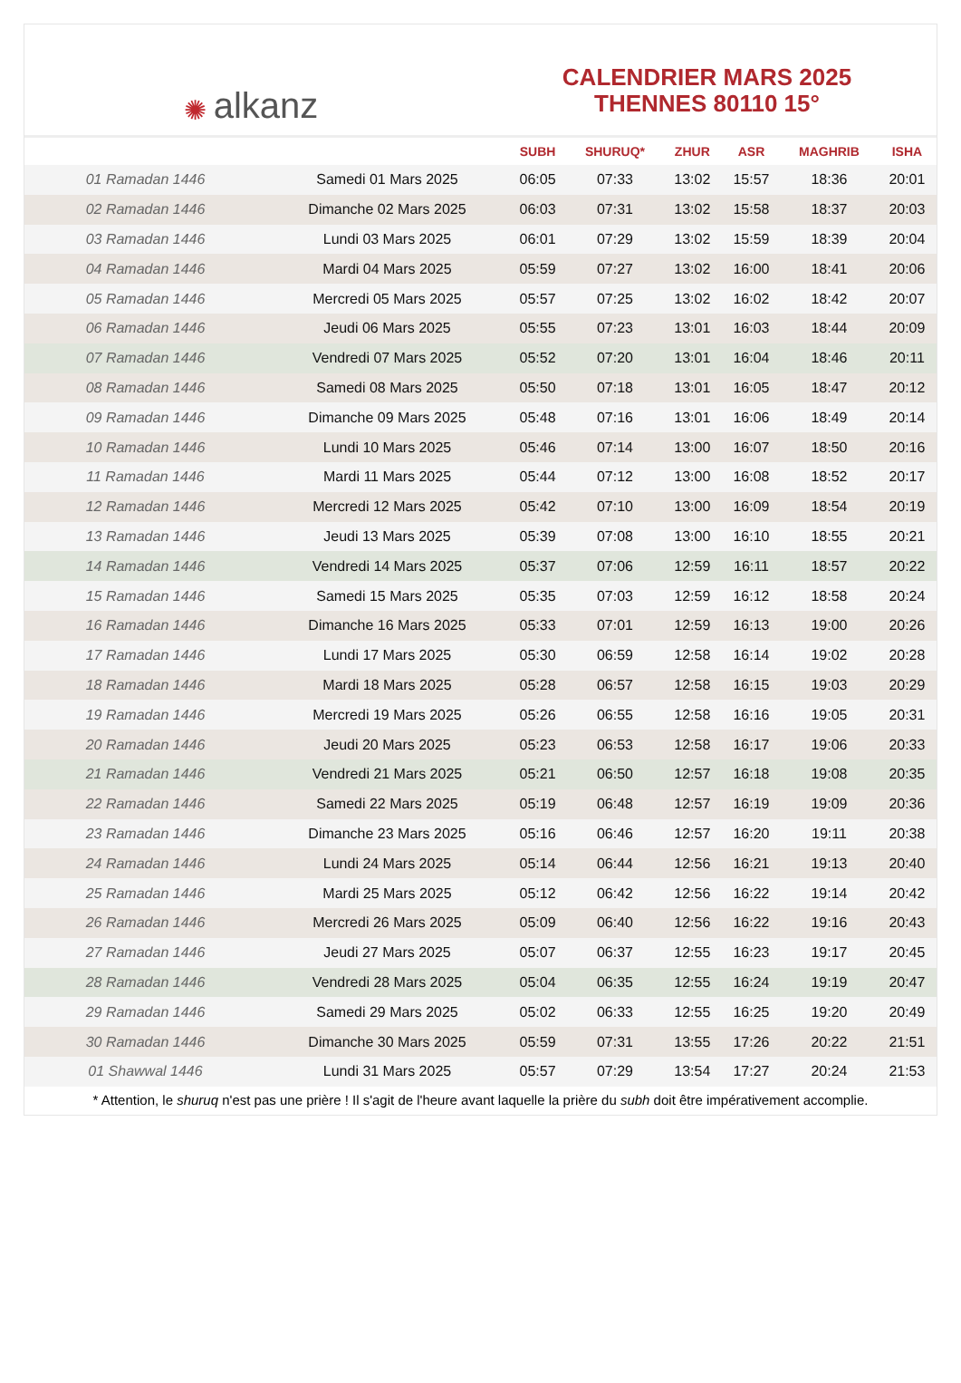✺ alkanz
CALENDRIER MARS 2025
THENNES 80110 15°
| | | SUBH | SHURUQ* | ZHUR | ASR | MAGHRIB | ISHA |
| --- | --- | --- | --- | --- | --- | --- | --- |
| 01 Ramadan 1446 | Samedi 01 Mars 2025 | 06:05 | 07:33 | 13:02 | 15:57 | 18:36 | 20:01 |
| 02 Ramadan 1446 | Dimanche 02 Mars 2025 | 06:03 | 07:31 | 13:02 | 15:58 | 18:37 | 20:03 |
| 03 Ramadan 1446 | Lundi 03 Mars 2025 | 06:01 | 07:29 | 13:02 | 15:59 | 18:39 | 20:04 |
| 04 Ramadan 1446 | Mardi 04 Mars 2025 | 05:59 | 07:27 | 13:02 | 16:00 | 18:41 | 20:06 |
| 05 Ramadan 1446 | Mercredi 05 Mars 2025 | 05:57 | 07:25 | 13:02 | 16:02 | 18:42 | 20:07 |
| 06 Ramadan 1446 | Jeudi 06 Mars 2025 | 05:55 | 07:23 | 13:01 | 16:03 | 18:44 | 20:09 |
| 07 Ramadan 1446 | Vendredi 07 Mars 2025 | 05:52 | 07:20 | 13:01 | 16:04 | 18:46 | 20:11 |
| 08 Ramadan 1446 | Samedi 08 Mars 2025 | 05:50 | 07:18 | 13:01 | 16:05 | 18:47 | 20:12 |
| 09 Ramadan 1446 | Dimanche 09 Mars 2025 | 05:48 | 07:16 | 13:01 | 16:06 | 18:49 | 20:14 |
| 10 Ramadan 1446 | Lundi 10 Mars 2025 | 05:46 | 07:14 | 13:00 | 16:07 | 18:50 | 20:16 |
| 11 Ramadan 1446 | Mardi 11 Mars 2025 | 05:44 | 07:12 | 13:00 | 16:08 | 18:52 | 20:17 |
| 12 Ramadan 1446 | Mercredi 12 Mars 2025 | 05:42 | 07:10 | 13:00 | 16:09 | 18:54 | 20:19 |
| 13 Ramadan 1446 | Jeudi 13 Mars 2025 | 05:39 | 07:08 | 13:00 | 16:10 | 18:55 | 20:21 |
| 14 Ramadan 1446 | Vendredi 14 Mars 2025 | 05:37 | 07:06 | 12:59 | 16:11 | 18:57 | 20:22 |
| 15 Ramadan 1446 | Samedi 15 Mars 2025 | 05:35 | 07:03 | 12:59 | 16:12 | 18:58 | 20:24 |
| 16 Ramadan 1446 | Dimanche 16 Mars 2025 | 05:33 | 07:01 | 12:59 | 16:13 | 19:00 | 20:26 |
| 17 Ramadan 1446 | Lundi 17 Mars 2025 | 05:30 | 06:59 | 12:58 | 16:14 | 19:02 | 20:28 |
| 18 Ramadan 1446 | Mardi 18 Mars 2025 | 05:28 | 06:57 | 12:58 | 16:15 | 19:03 | 20:29 |
| 19 Ramadan 1446 | Mercredi 19 Mars 2025 | 05:26 | 06:55 | 12:58 | 16:16 | 19:05 | 20:31 |
| 20 Ramadan 1446 | Jeudi 20 Mars 2025 | 05:23 | 06:53 | 12:58 | 16:17 | 19:06 | 20:33 |
| 21 Ramadan 1446 | Vendredi 21 Mars 2025 | 05:21 | 06:50 | 12:57 | 16:18 | 19:08 | 20:35 |
| 22 Ramadan 1446 | Samedi 22 Mars 2025 | 05:19 | 06:48 | 12:57 | 16:19 | 19:09 | 20:36 |
| 23 Ramadan 1446 | Dimanche 23 Mars 2025 | 05:16 | 06:46 | 12:57 | 16:20 | 19:11 | 20:38 |
| 24 Ramadan 1446 | Lundi 24 Mars 2025 | 05:14 | 06:44 | 12:56 | 16:21 | 19:13 | 20:40 |
| 25 Ramadan 1446 | Mardi 25 Mars 2025 | 05:12 | 06:42 | 12:56 | 16:22 | 19:14 | 20:42 |
| 26 Ramadan 1446 | Mercredi 26 Mars 2025 | 05:09 | 06:40 | 12:56 | 16:22 | 19:16 | 20:43 |
| 27 Ramadan 1446 | Jeudi 27 Mars 2025 | 05:07 | 06:37 | 12:55 | 16:23 | 19:17 | 20:45 |
| 28 Ramadan 1446 | Vendredi 28 Mars 2025 | 05:04 | 06:35 | 12:55 | 16:24 | 19:19 | 20:47 |
| 29 Ramadan 1446 | Samedi 29 Mars 2025 | 05:02 | 06:33 | 12:55 | 16:25 | 19:20 | 20:49 |
| 30 Ramadan 1446 | Dimanche 30 Mars 2025 | 05:59 | 07:31 | 13:55 | 17:26 | 20:22 | 21:51 |
| 01 Shawwal 1446 | Lundi 31 Mars 2025 | 05:57 | 07:29 | 13:54 | 17:27 | 20:24 | 21:53 |
* Attention, le shuruq n'est pas une prière ! Il s'agit de l'heure avant laquelle la prière du subh doit être impérativement accomplie.